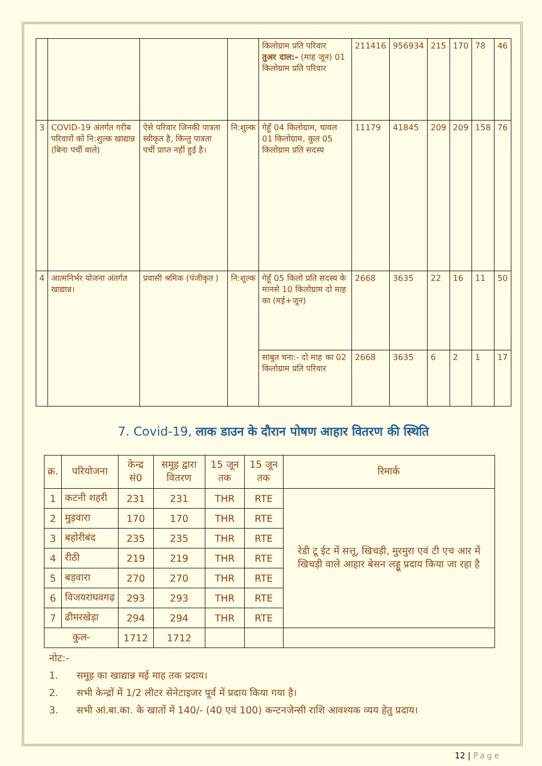| | | | | किलोग्राम प्रति परिवार तुअर दाल:- (माह जून) 01 किलोग्राम प्रति परिवार | 211416 | 956934 | 215 | 170 | 78 | 46 |
| 3 | COVID-19 अंतर्गत गरीब परिवारों को नि:शुल्क खाद्यान्न (बिना पर्ची वाले) | ऐसे परिवार जिनकी पात्रता स्वीकृत है, किन्तु पात्रता पर्ची प्राप्त नहीं हुई है। | नि:शुल्क | गेहूँ 04 किलोग्राम, चावल 01 किलोग्राम, कुल 05 किलोग्राम प्रति सदस्य | 11179 | 41845 | 209 | 209 | 158 | 76 |
| 4 | आत्मनिर्भर योजना अंतर्गत खाद्यान्न। | प्रवासी श्रमिक (पंजीकृत ) | नि:शुल्क | गेहूँ 05 किलो प्रति सदस्य के मानसे 10 किलोग्राम दो माह का (मई+जून) | 2668 | 3635 | 22 | 16 | 11 | 50 |
| | | | | साबुत चना:- दो माह का 02 किलोग्राम प्रति परिवार | 2668 | 3635 | 6 | 2 | 1 | 17 |
7. Covid-19, लाक डाउन के दौरान पोषण आहार वितरण की स्थिति
| क्र. | परियोजना | केन्द्र सं0 | समूह द्वारा वितरण | 15 जून तक | 15 जून तक | रिमार्क |
| --- | --- | --- | --- | --- | --- | --- |
| 1 | कटनी शहरी | 231 | 231 | THR | RTE | रेडी टू ईट में सत्तू, खिचड़ी, मुरमुरा एवं टी एच आर में खिचड़ी वाले आहार बेसन लड्डू प्रदाय किया जा रहा है |
| 2 | मुड़वारा | 170 | 170 | THR | RTE | |
| 3 | बहोरीबंद | 235 | 235 | THR | RTE | |
| 4 | रीठी | 219 | 219 | THR | RTE | |
| 5 | बड़वारा | 270 | 270 | THR | RTE | |
| 6 | विजयराघवगढ़ | 293 | 293 | THR | RTE | |
| 7 | ढीमरखेड़ा | 294 | 294 | THR | RTE | |
| कुल- | | 1712 | 1712 | | | |
नोट:-
1. समूह का खाद्यान्न मई माह तक प्रदाय।
2. सभी केन्द्रों में 1/2 लीटर सेनेटाइजर पूर्व में प्रदाय किया गया है।
3. सभी आं.बा.का. के खातों में 140/- (40 एवं 100) कन्टनजेन्सी राशि आवश्यक व्यय हेतु प्रदाय।
12 | Page